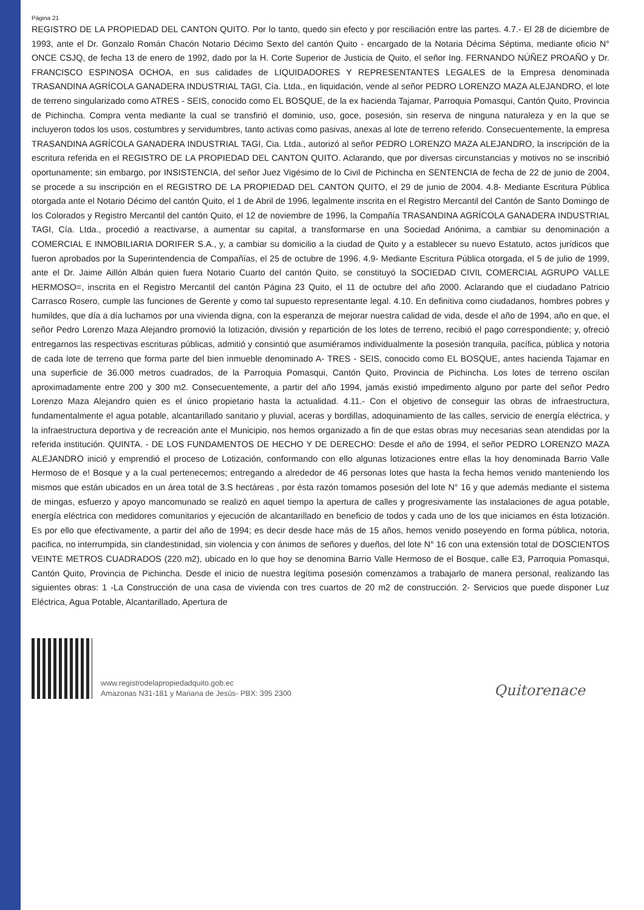Página 21
REGISTRO DE LA PROPIEDAD DEL CANTON QUITO. Por lo tanto, quedo sin efecto y por resciliación entre las partes. 4.7.- El 28 de diciembre de 1993, ante el Dr. Gonzalo Román Chacón Notario Décimo Sexto del cantón Quito - encargado de la Notaria Décima Séptima, mediante oficio N° ONCE CSJQ, de fecha 13 de enero de 1992, dado por la H. Corte Superior de Justicia de Quito, el señor Ing. FERNANDO NÚÑEZ PROAÑO y Dr. FRANCISCO ESPINOSA OCHOA, en sus calidades de LIQUIDADORES Y REPRESENTANTES LEGALES de la Empresa denominada TRASANDINA AGRÍCOLA GANADERA INDUSTRIAL TAGI, Cía. Ltda., en liquidación, vende al señor PEDRO LORENZO MAZA ALEJANDRO, el lote de terreno singularizado como ATRES - SEIS, conocido como EL BOSQUE, de la ex hacienda Tajamar, Parroquia Pomasqui, Cantón Quito, Provincia de Pichincha. Compra venta mediante la cual se transfirió el dominio, uso, goce, posesión, sin reserva de ninguna naturaleza y en la que se incluyeron todos los usos, costumbres y servidumbres, tanto activas como pasivas, anexas al lote de terreno referido. Consecuentemente, la empresa TRASANDINA AGRÍCOLA GANADERA INDUSTRIAL TAGI, Cia. Ltda., autorizó al señor PEDRO LORENZO MAZA ALEJANDRO, la inscripción de la escritura referida en el REGISTRO DE LA PROPIEDAD DEL CANTON QUITO. Aclarando, que por diversas circunstancias y motivos no se inscribió oportunamente; sin embargo, por INSISTENCIA, del señor Juez Vigésimo de lo Civil de Pichincha en SENTENCIA de fecha de 22 de junio de 2004, se procede a su inscripción en el REGISTRO DE LA PROPIEDAD DEL CANTON QUITO, el 29 de junio de 2004. 4.8- Mediante Escritura Pública otorgada ante el Notario Décimo del cantón Quito, el 1 de Abril de 1996, legalmente inscrita en el Registro Mercantil del Cantón de Santo Domingo de los Colorados y Registro Mercantil del cantón Quito, el 12 de noviembre de 1996, la Compañía TRASANDINA AGRÍCOLA GANADERA INDUSTRIAL TAGI, Cía. Ltda., procedió a reactivarse, a aumentar su capital, a transformarse en una Sociedad Anónima, a cambiar su denominación a COMERCIAL E INMOBILIARIA DORIFER S.A., y, a cambiar su domicilio a la ciudad de Quito y a establecer su nuevo Estatuto, actos jurídicos que fueron aprobados por la Superintendencia de Compañías, el 25 de octubre de 1996. 4.9- Mediante Escritura Pública otorgada, el 5 de julio de 1999, ante el Dr. Jaime Aillón Albán quien fuera Notario Cuarto del cantón Quito, se constituyó la SOCIEDAD CIVIL COMERCIAL AGRUPO VALLE HERMOSO=, inscrita en el Registro Mercantil del cantón Página 23 Quito, el 11 de octubre del año 2000. Aclarando que el ciudadano Patricio Carrasco Rosero, cumple las funciones de Gerente y como tal supuesto representante legal. 4.10. En definitiva como ciudadanos, hombres pobres y humildes, que día a día luchamos por una vivienda digna, con la esperanza de mejorar nuestra calidad de vida, desde el año de 1994, año en que, el señor Pedro Lorenzo Maza Alejandro promovió la lotización, división y repartición de los lotes de terreno, recibió el pago correspondiente; y, ofreció entregarnos las respectivas escrituras públicas, admitió y consintió que asumiéramos individualmente la posesión tranquila, pacífica, pública y notoria de cada lote de terreno que forma parte del bien inmueble denominado A- TRES - SEIS, conocido como EL BOSQUE, antes hacienda Tajamar en una superficie de 36.000 metros cuadrados, de la Parroquia Pomasqui, Cantón Quito, Provincia de Pichincha. Los lotes de terreno oscilan aproximadamente entre 200 y 300 m2. Consecuentemente, a partir del año 1994, jamás existió impedimento alguno por parte del señor Pedro Lorenzo Maza Alejandro quien es el único propietario hasta la actualidad. 4.11.- Con el objetivo de conseguir las obras de infraestructura, fundamentalmente el agua potable, alcantarillado sanitario y pluvial, aceras y bordillas, adoquinamiento de las calles, servicio de energía eléctrica, y la infraestructura deportiva y de recreación ante el Municipio, nos hemos organizado a fin de que estas obras muy necesarias sean atendidas por la referida institución. QUINTA. - DE LOS FUNDAMENTOS DE HECHO Y DE DERECHO: Desde el año de 1994, el señor PEDRO LORENZO MAZA ALEJANDRO inició y emprendió el proceso de Lotización, conformando con ello algunas lotizaciones entre ellas la hoy denominada Barrio Valle Hermoso de e! Bosque y a la cual pertenecemos; entregando a alrededor de 46 personas lotes que hasta la fecha hemos venido manteniendo los mismos que están ubicados en un área total de 3.S hectáreas , por ésta razón tomamos posesión del lote N° 16 y que además mediante el sistema de mingas, esfuerzo y apoyo mancomunado se realizó en aquel tiempo la apertura de calles y progresivamente las instalaciones de agua potable, energía eléctrica con medidores comunitarios y ejecución de alcantarillado en beneficio de todos y cada uno de los que iniciamos en ésta lotización. Es por ello que efectivamente, a partir del año de 1994; es decir desde hace más de 15 años, hemos venido poseyendo en forma pública, notoria, pacifica, no interrumpida, sin clandestinidad, sin violencia y con ánimos de señores y dueños, del lote N° 16 con una extensión total de DOSCIENTOS VEINTE METROS CUADRADOS (220 m2), ubicado en lo que hoy se denomina Barrio Valle Hermoso de el Bosque, calle E3, Parroquia Pomasqui, Cantón Quito, Provincia de Pichincha. Desde el inicio de nuestra legítima posesión comenzamos a trabajarlo de manera personal, realizando las siguientes obras: 1 -La Construcción de una casa de vivienda con tres cuartos de 20 m2 de construcción. 2- Servicios que puede disponer Luz Eléctrica, Agua Potable, Alcantarillado, Apertura de
www.registrodelapropiedadquito.gob.ec
Amazonas N31-181 y Mariana de Jesús- PBX: 395 2300
Quitorenace